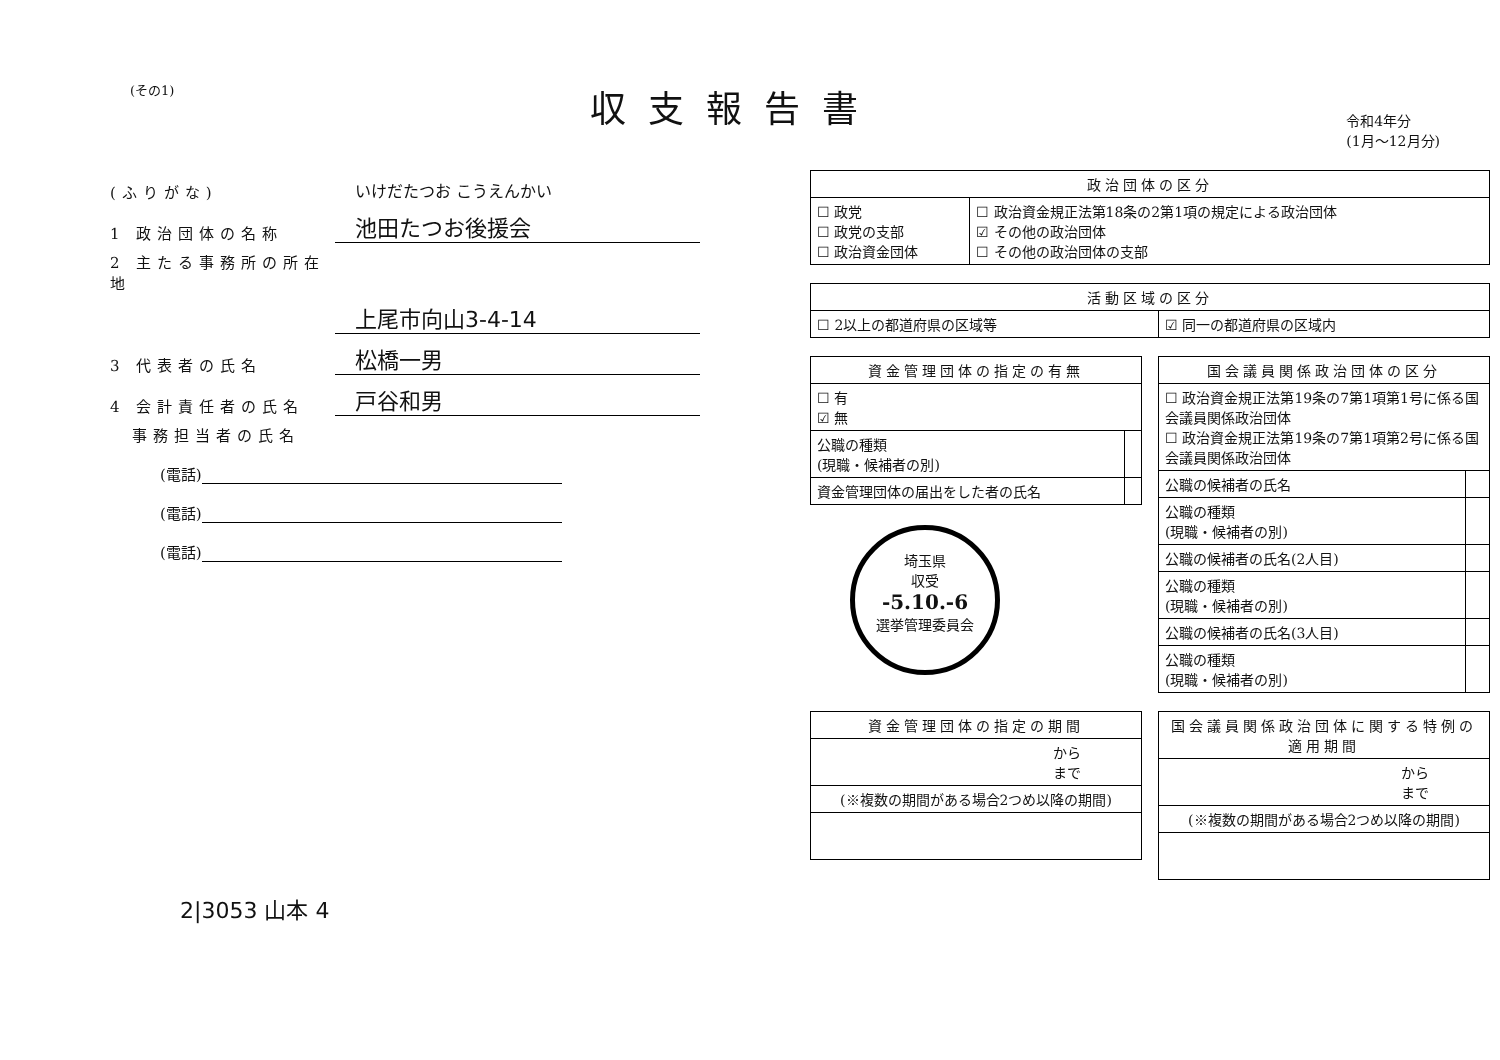(その1)
収支報告書
令和4年分
(1月～12月分)
(ふりがな)
いけだたつお こうえんかい
1 政治団体の名称
池田たつお後援会
2 主たる事務所の所在地
上尾市向山3-4-14
3 代表者の氏名
松橋一男
4 会計責任者の氏名
戸谷和男
事務担当者の氏名
(電話)
(電話)
(電話)
2|3053 山本 4
| 政治団体の区分 | |
| --- | --- |
| ☐ 政党 ☐ 政党の支部 ☐ 政治資金団体 | ☐ 政治資金規正法第18条の2第1項の規定による政治団体 ☑ その他の政治団体 ☐ その他の政治団体の支部 |
| 活動区域の区分 | |
| --- | --- |
| ☐ 2以上の都道府県の区域等 | ☑ 同一の都道府県の区域内 |
| 資金管理団体の指定の有無 | |
| --- | --- |
| ☐ 有 ☑ 無 | |
| 公職の種類 (現職・候補者の別) | |
| 資金管理団体の届出をした者の氏名 | |
埼玉県
収受
-5.10.-6
選挙管理委員会
| 国会議員関係政治団体の区分 | |
| --- | --- |
| ☐ 政治資金規正法第19条の7第1項第1号に係る国会議員関係政治団体 ☐ 政治資金規正法第19条の7第1項第2号に係る国会議員関係政治団体 | |
| 公職の候補者の氏名 | |
| 公職の種類 (現職・候補者の別) | |
| 公職の候補者の氏名(2人目) | |
| 公職の種類 (現職・候補者の別) | |
| 公職の候補者の氏名(3人目) | |
| 公職の種類 (現職・候補者の別) | |
| 資金管理団体の指定の期間 |
| --- |
| から まで |
| (※複数の期間がある場合2つめ以降の期間) |
| 国会議員関係政治団体に関する特例の適用期間 |
| --- |
| から まで |
| (※複数の期間がある場合2つめ以降の期間) |